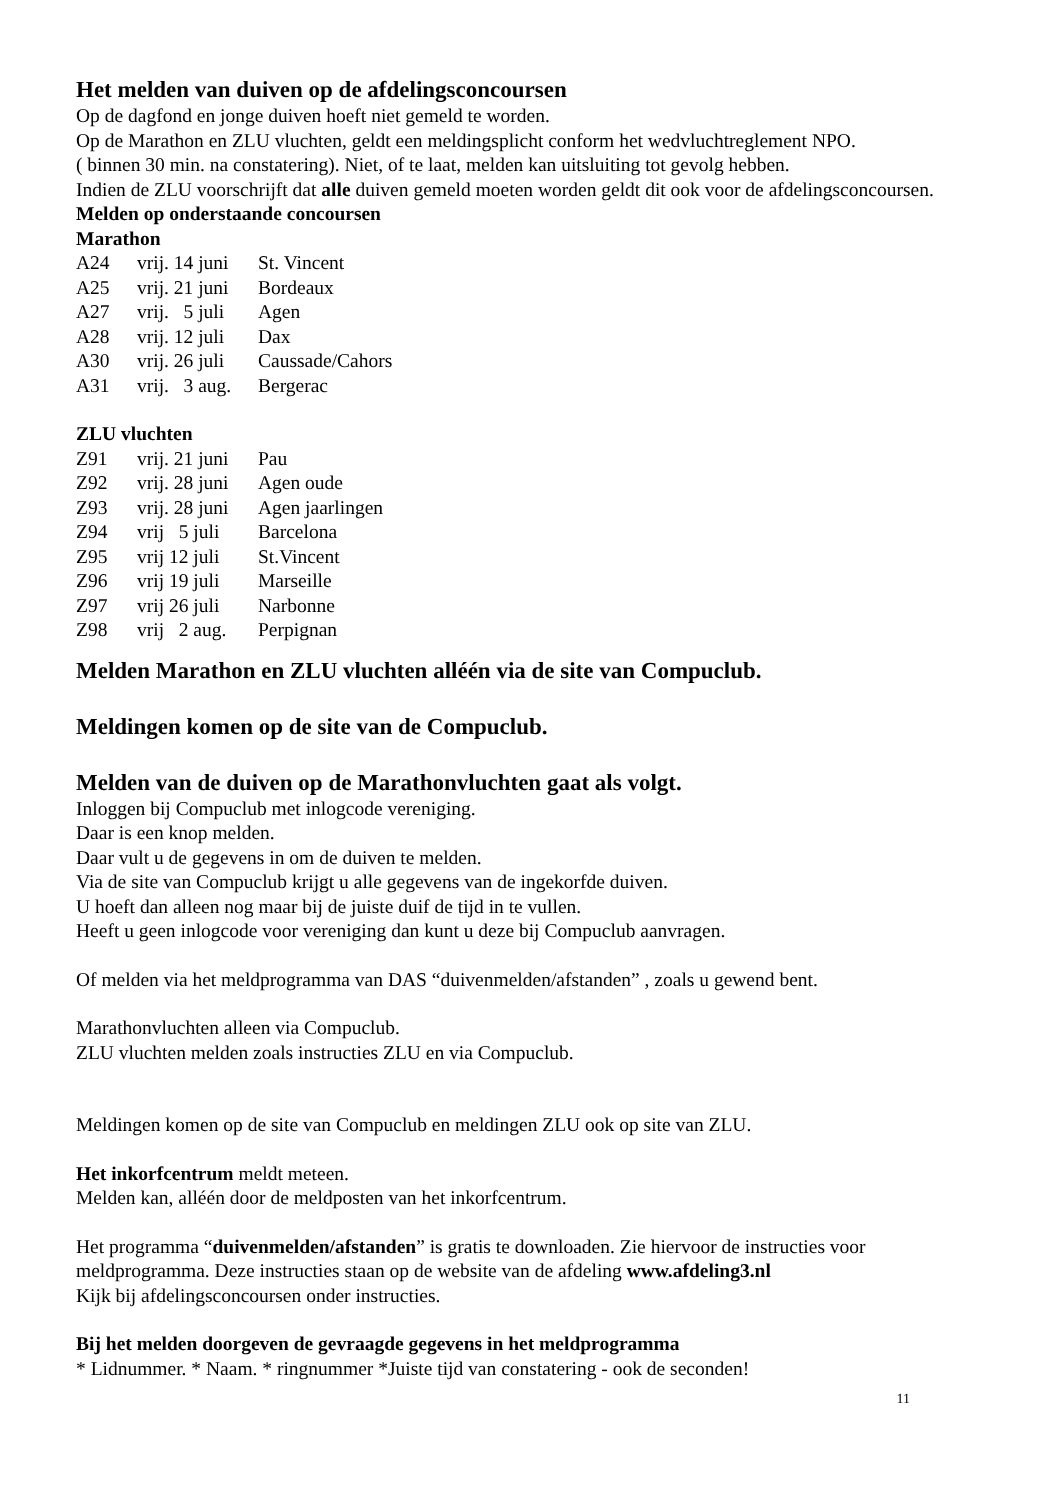Het melden van duiven op de afdelingsconcoursen
Op de dagfond en jonge duiven hoeft niet gemeld te worden.
Op de Marathon en ZLU vluchten, geldt een meldingsplicht conform het wedvluchtreglement NPO.
( binnen 30 min. na constatering). Niet, of te laat, melden kan uitsluiting tot gevolg hebben.
Indien de ZLU voorschrijft dat alle duiven gemeld moeten worden geldt dit ook voor de afdelingsconcoursen.
Melden op onderstaande concoursen
Marathon
| A24 | vrij. 14 juni | St. Vincent |
| A25 | vrij. 21 juni | Bordeaux |
| A27 | vrij. 5 juli | Agen |
| A28 | vrij. 12 juli | Dax |
| A30 | vrij. 26 juli | Caussade/Cahors |
| A31 | vrij. 3 aug. | Bergerac |
ZLU vluchten
| Z91 | vrij. 21 juni | Pau |
| Z92 | vrij. 28 juni | Agen oude |
| Z93 | vrij. 28 juni | Agen jaarlingen |
| Z94 | vrij 5 juli | Barcelona |
| Z95 | vrij 12 juli | St.Vincent |
| Z96 | vrij 19 juli | Marseille |
| Z97 | vrij 26 juli | Narbonne |
| Z98 | vrij 2 aug. | Perpignan |
Melden Marathon en ZLU vluchten alléén via de site van Compuclub.
Meldingen komen op de site van de Compuclub.
Melden van de duiven op de Marathonvluchten gaat als volgt.
Inloggen bij Compuclub met inlogcode vereniging.
Daar is een knop melden.
Daar vult u de gegevens in om de duiven te melden.
Via de site van Compuclub krijgt u alle gegevens van de ingekorfde duiven.
U hoeft dan alleen nog maar bij de juiste duif de tijd in te vullen.
Heeft u geen inlogcode voor vereniging dan kunt u deze bij Compuclub aanvragen.
Of melden via het meldprogramma van DAS “duivenmelden/afstanden” , zoals u gewend bent.
Marathonvluchten alleen via Compuclub.
ZLU vluchten melden zoals instructies ZLU en via Compuclub.
Meldingen komen op de site van Compuclub en meldingen ZLU ook op site van ZLU.
Het inkorfcentrum meldt meteen.
Melden kan, alléén door de meldposten van het inkorfcentrum.
Het programma “duivenmelden/afstanden” is gratis te downloaden. Zie hiervoor de instructies voor meldprogramma. Deze instructies staan op de website van de afdeling www.afdeling3.nl
Kijk bij afdelingsconcoursen onder instructies.
Bij het melden doorgeven de gevraagde gegevens in het meldprogramma
* Lidnummer. * Naam. * ringnummer *Juiste tijd van constatering - ook de seconden!
11